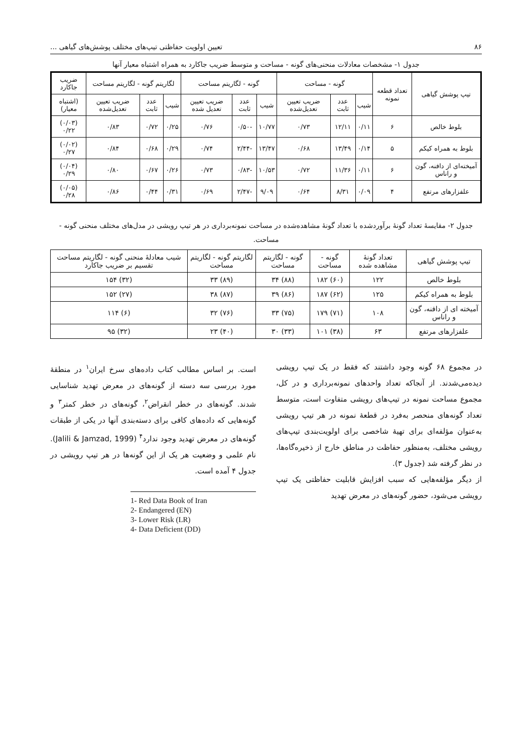۸۶ تعیین اولویت حفاظتی تیپ‌های مختلف پوشش‌های گیاهی ...
جدول ۱- مشخصات معادلات منحنی‌های گونه - مساحت و متوسط ضریب جاکارد به همراه اشتباه معیار آنها
| تیپ پوشش گیاهی | تعداد قطعه نمونه | گونه - مساحت | | | گونه - لگاریتم مساحت | | | لگاریتم گونه - لگاریتم مساحت | | | ضریب جاکارد |
| --- | --- | --- | --- | --- | --- | --- | --- | --- | --- | --- | --- |
| | | شیب | عدد ثابت | ضریب تعیین تعدیل‌شده | شیب | عدد ثابت | ضریب تعیین تعدیل شده | شیب | عدد ثابت | ضریب تعیین تعدیل‌شده | (اشتباه معیار) |
| بلوط خالص | ۶ | ۰/۱۱ | ۱۲/۱۱ | ۰/۷۳ | ۱۰/۷۷ | -۰/۵۰ | ۰/۷۶ | ۰/۲۵ | ۰/۷۲ | ۰/۸۳ | (۰/۰۳) ۰/۲۲ |
| بلوط به همراه کیکم | ۵ | ۰/۱۴ | ۱۳/۴۹ | ۰/۶۸ | ۱۳/۴۷ | -۲/۴۴ | ۰/۷۴ | ۰/۲۹ | ۰/۶۸ | ۰/۸۴ | (۰/۰۲) ۰/۲۷ |
| آمیخته‌ای از دافنه، گون و راناس | ۶ | ۰/۱۱ | ۱۱/۳۶ | ۰/۷۲ | ۱۰/۵۳ | -۰/۸۳ | ۰/۷۳ | ۰/۲۶ | ۰/۶۷ | ۰/۸۰ | (۰/۰۴) ۰/۲۹ |
| علفزارهای مرتفع | ۴ | ۰/۰۹ | ۸/۳۱ | ۰/۶۴ | ۹/۰۹ | -۲/۴۷ | ۰/۶۹ | ۰/۳۱ | ۰/۴۴ | ۰/۸۶ | (۰/۰۵) ۰/۲۸ |
جدول ۲- مقایسهٔ تعداد گونهٔ برآوردشده با تعداد گونهٔ مشاهده‌شده در مساحت نمونه‌برداری در هر تیپ رویشی در مدل‌های مختلف منحنی گونه - مساحت.
| تیپ پوشش گیاهی | تعداد گونهٔ مشاهده شده | گونه - مساحت | گونه - لگاریتم مساحت | لگاریتم گونه - لگاریتم مساحت | شیب معادلهٔ منحنی گونه - لگاریتم مساحت تقسیم بر ضریب جاکارد |
| --- | --- | --- | --- | --- | --- |
| بلوط خالص | ۱۲۲ | (۶۰) ۱۸۲ | (۸۸) ۳۴ | (۸۹) ۳۳ | (۳۲) ۱۵۴ |
| بلوط به همراه کیکم | ۱۲۵ | (۶۲) ۱۸۷ | (۸۶) ۳۹ | (۸۷) ۳۸ | (۲۷) ۱۵۲ |
| آمیخته ای از دافنه، گون و راناس | ۱۰۸ | (۷۱) ۱۷۹ | (۷۵) ۳۳ | (۷۶) ۳۲ | (۶) ۱۱۴ |
| علفزارهای مرتفع | ۶۳ | (۳۸) ۱۰۱ | (۳۳) ۳۰ | (۴۰) ۲۳ | (۳۲) ۹۵ |
در مجموع ۶۸ گونه وجود داشتند که فقط در یک تیپ رویشی دیده‌می‌شدند. از آنجاکه تعداد واحدهای نمونه‌برداری و در کل، مجموع مساحت نمونه در تیپ‌های رویشی متفاوت است، متوسط تعداد گونه‌های منحصر به‌فرد در قطعهٔ نمونه در هر تیپ رویشی به‌عنوان مؤلفه‌ای برای تهیهٔ شاخصی برای اولویت‌بندی تیپ‌های رویشی مختلف، به‌منظور حفاظت در مناطق خارج از ذخیره‌گاه‌ها، در نظر گرفته شد (جدول ۳).
از دیگر مؤلفه‌هایی که سبب افزایش قابلیت حفاظتی یک تیپ رویشی می‌شود، حضور گونه‌های در معرض تهدید
است. بر اساس مطالب کتاب داده‌های سرخ ایران<sup>۱</sup> در منطقهٔ مورد بررسی سه دسته از گونه‌های در معرض تهدید شناسایی شدند. گونه‌های در خطر انقراض<sup>۲</sup>، گونه‌های در خطر کمتر<sup>۳</sup> و گونه‌هایی که داده‌های کافی برای دسته‌بندی آنها در یکی از طبقات گونه‌های در معرض تهدید وجود ندارد<sup>۴</sup> (Jalili & Jamzad, 1999). نام علمی و وضعیت هر یک از این گونه‌ها در هر تیپ رویشی در جدول ۴ آمده است.
1- Red Data Book of Iran
2- Endangered (EN)
3- Lower Risk (LR)
4- Data Deficient (DD)